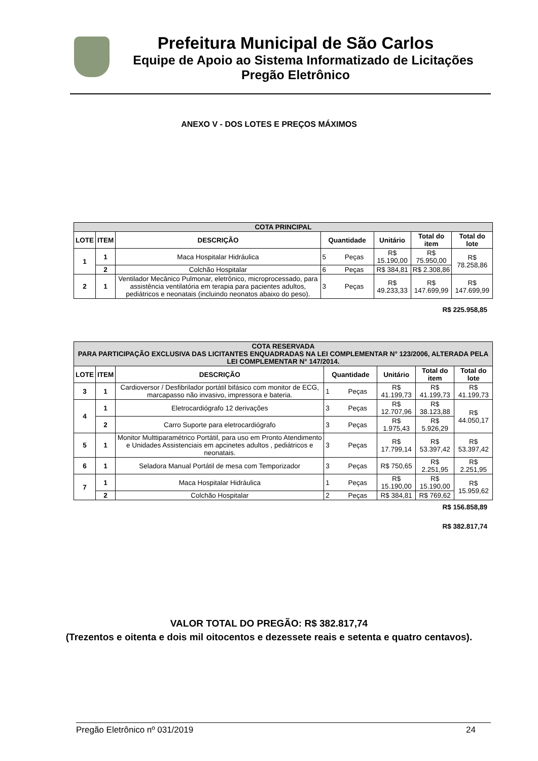Prefeitura Municipal de São Carlos
Equipe de Apoio ao Sistema Informatizado de Licitações
Pregão Eletrônico
ANEXO V - DOS LOTES E PREÇOS MÁXIMOS
| COTA PRINCIPAL | | | | | | | |
| --- | --- | --- | --- | --- | --- | --- | --- |
| LOTE | ITEM | DESCRIÇÃO | Quantidade | | Unitário | Total do item | Total do lote |
| 1 | 1 | Maca Hospitalar Hidráulica | 5 | Peças | R$ 15.190,00 | R$ 75.950,00 | R$ 78.258,86 |
| | 2 | Colchão Hospitalar | 6 | Peças | R$ 384,81 | R$ 2.308,86 | |
| 2 | 1 | Ventilador Mecânico Pulmonar, eletrônico, microprocessado, para assistência ventilatória em terapia para pacientes adultos, pediátricos e neonatais (incluindo neonatos abaixo do peso). | 3 | Peças | R$ 49.233,33 | R$ 147.699,99 | R$ 147.699,99 |
R$ 225.958,85
| COTA RESERVADA PARA PARTICIPAÇÃO EXCLUSIVA DAS LICITANTES ENQUADRADAS NA LEI COMPLEMENTAR N° 123/2006, ALTERADA PELA LEI COMPLEMENTAR N° 147/2014. | | | | | | | |
| --- | --- | --- | --- | --- | --- | --- | --- |
| LOTE | ITEM | DESCRIÇÃO | Quantidade | | Unitário | Total do item | Total do lote |
| 3 | 1 | Cardioversor / Desfibrilador portátil bifásico com monitor de ECG, marcapasso não invasivo, impressora e bateria. | 1 | Peças | R$ 41.199,73 | R$ 41.199,73 | R$ 41.199,73 |
| 4 | 1 | Eletrocardiógrafo 12 derivações | 3 | Peças | R$ 12.707,96 | R$ 38.123,88 | R$ 44.050,17 |
| | 2 | Carro Suporte para eletrocardiógrafo | 3 | Peças | R$ 1.975,43 | R$ 5.926,29 | |
| 5 | 1 | Monitor Multtiparamétrico Portátil, para uso em Pronto Atendimento e Unidades Assistenciais em apcinetes adultos , pediátricos e neonatais. | 3 | Peças | R$ 17.799,14 | R$ 53.397,42 | R$ 53.397,42 |
| 6 | 1 | Seladora Manual Portátil de mesa com Temporizador | 3 | Peças | R$ 750,65 | R$ 2.251,95 | R$ 2.251,95 |
| 7 | 1 | Maca Hospitalar Hidráulica | 1 | Peças | R$ 15.190,00 | R$ 15.190,00 | R$ 15.959,62 |
| | 2 | Colchão Hospitalar | 2 | Peças | R$ 384,81 | R$ 769,62 | |
R$ 156.858,89
R$ 382.817,74
VALOR TOTAL DO PREGÃO: R$ 382.817,74
(Trezentos e oitenta e dois mil oitocentos e dezessete reais e setenta e quatro centavos).
Pregão Eletrônico nº 031/2019 24